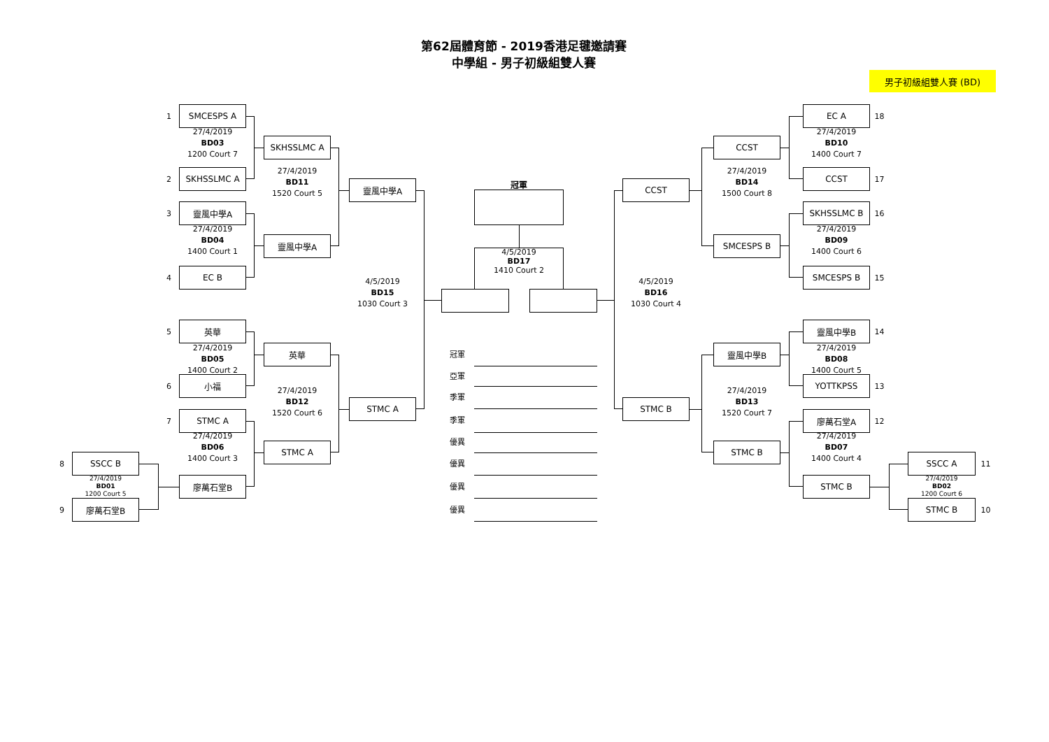第62屆體育節 - 2019香港足毽邀請賽
中學組 - 男子初級組雙人賽
男子初級組雙人賽 (BD)
1
SMCESPS A
27/4/2019
BD03
1200 Court 7
2
SKHSSLMC A
SKHSSLMC A
27/4/2019
BD11
1520 Court 5
3
靈風中學A
27/4/2019
BD04
1400 Court 1
靈風中學A
4
EC B
靈風中學A
4/5/2019
BD15
1030 Court 3
5
英華
27/4/2019
BD05
1400 Court 2
英華
6
小福
27/4/2019
BD12
1520 Court 6
STMC A
7
STMC A
27/4/2019
BD06
1400 Court 3
STMC A
8
SSCC B
27/4/2019
BD01
1200 Court 5
廖萬石堂B
9
廖萬石堂B
冠軍
4/5/2019
BD17
1410 Court 2
冠軍
亞軍
季軍
季軍
優異
優異
優異
優異
EC A
18
27/4/2019
BD10
1400 Court 7
CCST
27/4/2019
BD14
1500 Court 8
CCST
17
CCST
SKHSSLMC B
16
27/4/2019
BD09
1400 Court 6
SMCESPS B
SMCESPS B
15
4/5/2019
BD16
1030 Court 4
靈風中學B
14
靈風中學B
27/4/2019
BD08
1400 Court 5
YOTTKPSS
13
27/4/2019
BD13
1520 Court 7
STMC B
廖萬石堂A
12
27/4/2019
BD07
1400 Court 4
STMC B
SSCC A
11
27/4/2019
BD02
1200 Court 6
STMC B
STMC B
10